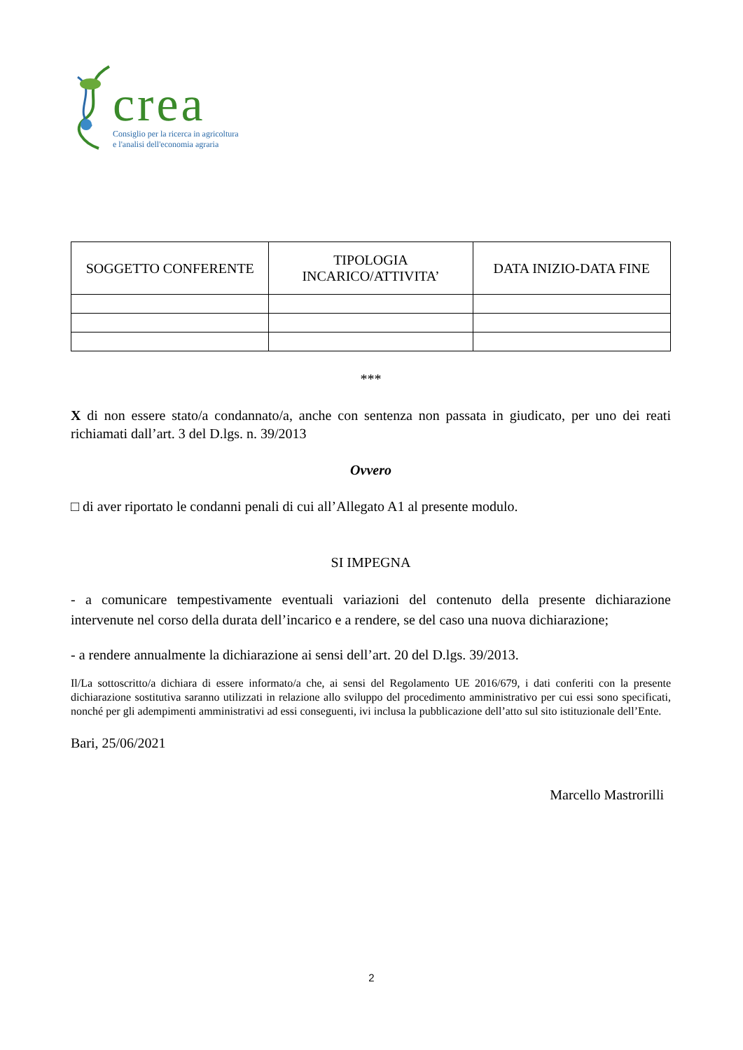crea
Consiglio per la ricerca in agricoltura
e l'analisi dell'economia agraria
| SOGGETTO CONFERENTE | TIPOLOGIA INCARICO/ATTIVITA’ | DATA INIZIO-DATA FINE |
| --- | --- | --- |
***
X di non essere stato/a condannato/a, anche con sentenza non passata in giudicato, per uno dei reati richiamati dall’art. 3 del D.lgs. n. 39/2013
Ovvero
□ di aver riportato le condanni penali di cui all’Allegato A1 al presente modulo.
SI IMPEGNA
- a comunicare tempestivamente eventuali variazioni del contenuto della presente dichiarazione intervenute nel corso della durata dell’incarico e a rendere, se del caso una nuova dichiarazione;
- a rendere annualmente la dichiarazione ai sensi dell’art. 20 del D.lgs. 39/2013.
Il/La sottoscritto/a dichiara di essere informato/a che, ai sensi del Regolamento UE 2016/679, i dati conferiti con la presente dichiarazione sostitutiva saranno utilizzati in relazione allo sviluppo del procedimento amministrativo per cui essi sono specificati, nonché per gli adempimenti amministrativi ad essi conseguenti, ivi inclusa la pubblicazione dell’atto sul sito istituzionale dell’Ente.
Bari, 25/06/2021
Marcello Mastrorilli
2